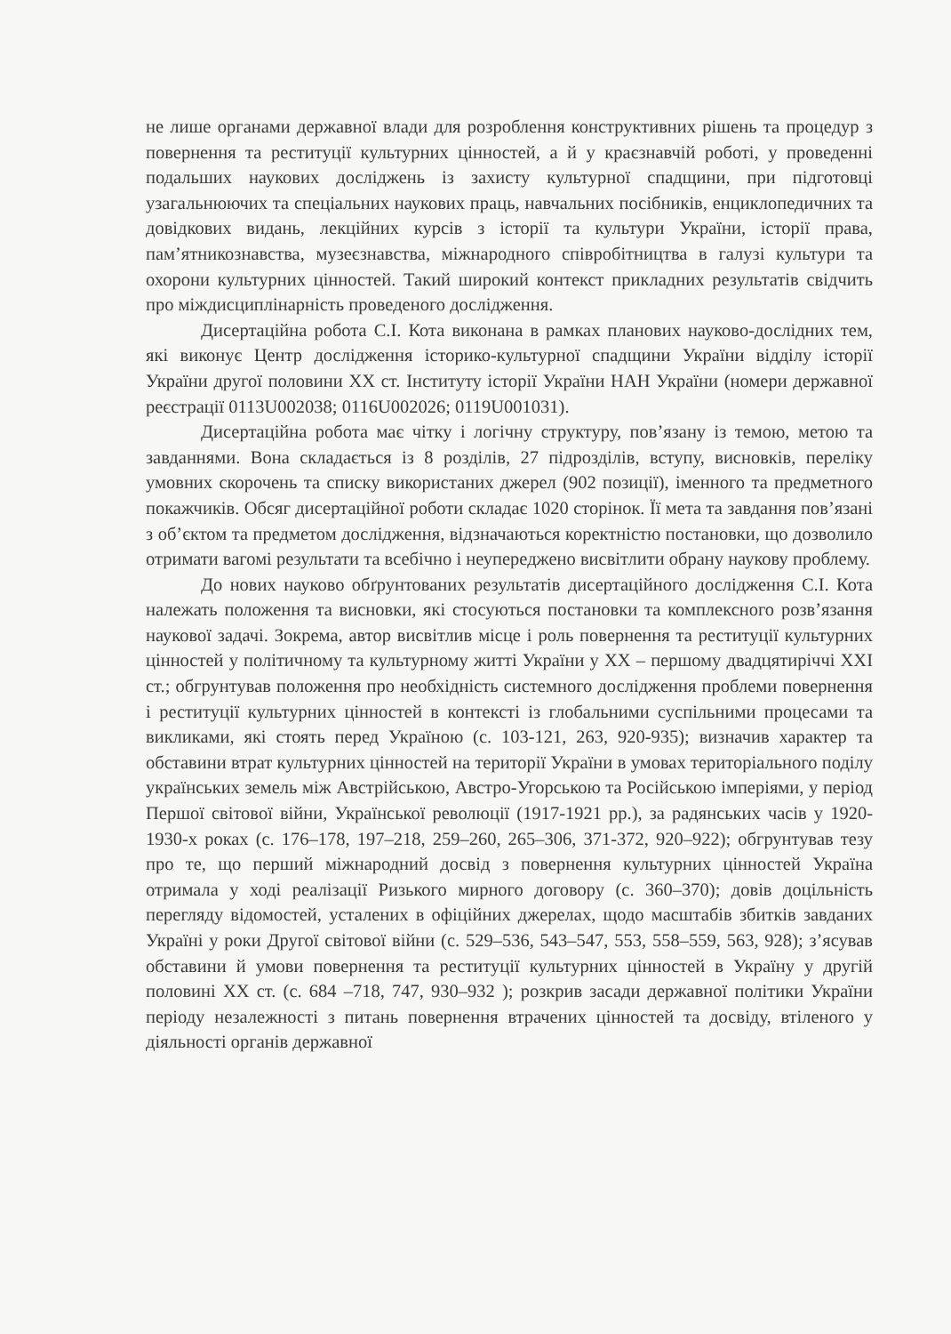не лише органами державної влади для розроблення конструктивних рішень та процедур з повернення та реституції культурних цінностей, а й у краєзнавчій роботі, у проведенні подальших наукових досліджень із захисту культурної спадщини, при підготовці узагальнюючих та спеціальних наукових праць, навчальних посібників, енциклопедичних та довідкових видань, лекційних курсів з історії та культури України, історії права, пам’ятникознавства, музеєзнавства, міжнародного співробітництва в галузі культури та охорони культурних цінностей. Такий широкий контекст прикладних результатів свідчить про міждисциплінарність проведеного дослідження.
Дисертаційна робота С.І. Кота виконана в рамках планових науково-дослідних тем, які виконує Центр дослідження історико-культурної спадщини України відділу історії України другої половини XX ст. Інституту історії України НАН України (номери державної реєстрації 0113U002038; 0116U002026; 0119U001031).
Дисертаційна робота має чітку і логічну структуру, пов’язану із темою, метою та завданнями. Вона складається із 8 розділів, 27 підрозділів, вступу, висновків, переліку умовних скорочень та списку використаних джерел (902 позиції), іменного та предметного покажчиків. Обсяг дисертаційної роботи складає 1020 сторінок. Її мета та завдання пов’язані з об’єктом та предметом дослідження, відзначаються коректністю постановки, що дозволило отримати вагомі результати та всебічно і неупереджено висвітлити обрану наукову проблему.
До нових науково обґрунтованих результатів дисертаційного дослідження С.І. Кота належать положення та висновки, які стосуються постановки та комплексного розв’язання наукової задачі. Зокрема, автор висвітлив місце і роль повернення та реституції культурних цінностей у політичному та культурному житті України у XX – першому двадцятиріччі XXI ст.; обгрунтував положення про необхідність системного дослідження проблеми повернення і реституції культурних цінностей в контексті із глобальними суспільними процесами та викликами, які стоять перед Україною (с. 103-121, 263, 920-935); визначив характер та обставини втрат культурних цінностей на території України в умовах територіального поділу українських земель між Австрійською, Австро-Угорською та Російською імперіями, у період Першої світової війни, Української революції (1917-1921 рр.), за радянських часів у 1920-1930-х роках (с. 176–178, 197–218, 259–260, 265–306, 371-372, 920–922); обгрунтував тезу про те, що перший міжнародний досвід з повернення культурних цінностей Україна отримала у ході реалізації Ризького мирного договору (с. 360–370); довів доцільність перегляду відомостей, усталених в офіційних джерелах, щодо масштабів збитків завданих Україні у роки Другої світової війни (с. 529–536, 543–547, 553, 558–559, 563, 928); з’ясував обставини й умови повернення та реституції культурних цінностей в Україну у другій половині XX ст. (с. 684 –718, 747, 930–932 ); розкрив засади державної політики України періоду незалежності з питань повернення втрачених цінностей та досвіду, втіленого у діяльності органів державної